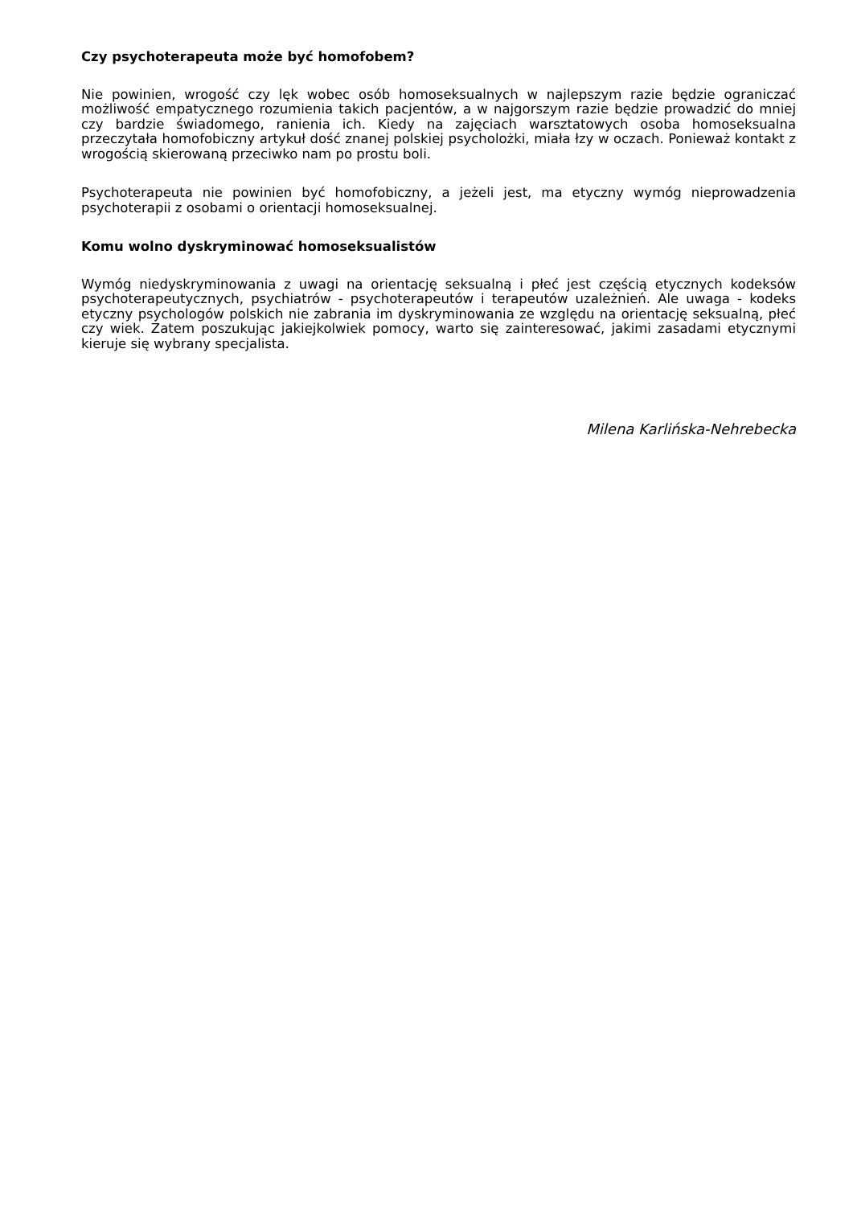Czy psychoterapeuta może być homofobem?
Nie powinien, wrogość czy lęk wobec osób homoseksualnych w najlepszym razie będzie ograniczać możliwość empatycznego rozumienia takich pacjentów, a w najgorszym razie będzie prowadzić do mniej czy bardzie świadomego, ranienia ich. Kiedy na zajęciach warsztatowych osoba homoseksualna przeczytała homofobiczny artykuł dość znanej polskiej psycholożki, miała łzy w oczach. Ponieważ kontakt z wrogością skierowaną przeciwko nam po prostu boli.
Psychoterapeuta nie powinien być homofobiczny, a jeżeli jest, ma etyczny wymóg nieprowadzenia psychoterapii z osobami o orientacji homoseksualnej.
Komu wolno dyskryminować homoseksualistów
Wymóg niedyskryminowania z uwagi na orientację seksualną i płeć jest częścią etycznych kodeksów psychoterapeutycznych, psychiatrów - psychoterapeutów i terapeutów uzależnień. Ale uwaga - kodeks etyczny psychologów polskich nie zabrania im dyskryminowania ze względu na orientację seksualną, płeć czy wiek. Zatem poszukując jakiejkolwiek pomocy, warto się zainteresować, jakimi zasadami etycznymi kieruje się wybrany specjalista.
Milena Karlińska-Nehrebecka